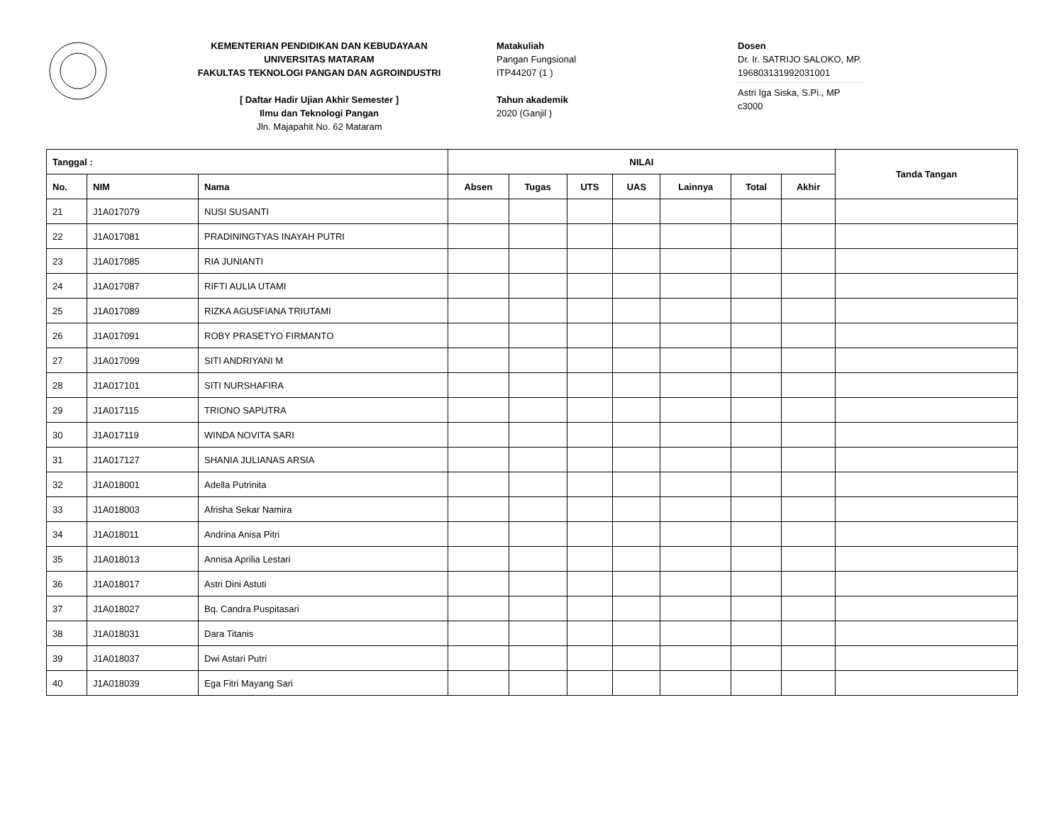KEMENTERIAN PENDIDIKAN DAN KEBUDAYAAN
UNIVERSITAS MATARAM
FAKULTAS TEKNOLOGI PANGAN DAN AGROINDUSTRI
[ Daftar Hadir Ujian Akhir Semester ]
Ilmu dan Teknologi Pangan
Jln. Majapahit No. 62 Mataram
Matakuliah
Pangan Fungsional
ITP44207 (1 )
Tahun akademik
2020 (Ganjil )
Dosen
Dr. Ir. SATRIJO SALOKO, MP.
196803131992031001
Astri Iga Siska, S.Pi., MP
c3000
| Tanggal : | | | NILAI | | | | | | | Tanda Tangan |
| --- | --- | --- | --- | --- | --- | --- | --- | --- | --- | --- |
| No. | NIM | Nama | Absen | Tugas | UTS | UAS | Lainnya | Total | Akhir | |
| 21 | J1A017079 | NUSI SUSANTI | | | | | | | | |
| 22 | J1A017081 | PRADININGTYAS INAYAH PUTRI | | | | | | | | |
| 23 | J1A017085 | RIA JUNIANTI | | | | | | | | |
| 24 | J1A017087 | RIFTI AULIA UTAMI | | | | | | | | |
| 25 | J1A017089 | RIZKA AGUSFIANA TRIUTAMI | | | | | | | | |
| 26 | J1A017091 | ROBY PRASETYO FIRMANTO | | | | | | | | |
| 27 | J1A017099 | SITI ANDRIYANI M | | | | | | | | |
| 28 | J1A017101 | SITI NURSHAFIRA | | | | | | | | |
| 29 | J1A017115 | TRIONO SAPUTRA | | | | | | | | |
| 30 | J1A017119 | WINDA NOVITA SARI | | | | | | | | |
| 31 | J1A017127 | SHANIA JULIANAS ARSIA | | | | | | | | |
| 32 | J1A018001 | Adella Putrinita | | | | | | | | |
| 33 | J1A018003 | Afrisha Sekar Namira | | | | | | | | |
| 34 | J1A018011 | Andrina Anisa Pitri | | | | | | | | |
| 35 | J1A018013 | Annisa Aprilia Lestari | | | | | | | | |
| 36 | J1A018017 | Astri Dini Astuti | | | | | | | | |
| 37 | J1A018027 | Bq. Candra Puspitasari | | | | | | | | |
| 38 | J1A018031 | Dara Titanis | | | | | | | | |
| 39 | J1A018037 | Dwi Astari Putri | | | | | | | | |
| 40 | J1A018039 | Ega Fitri Mayang Sari | | | | | | | | |